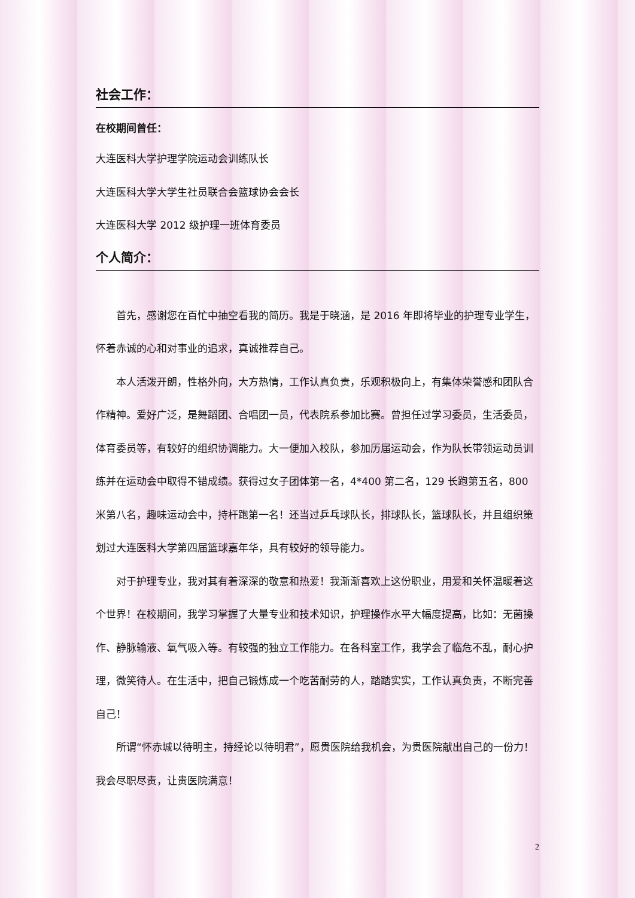社会工作：
在校期间曾任：
大连医科大学护理学院运动会训练队长
大连医科大学大学生社员联合会篮球协会会长
大连医科大学 2012 级护理一班体育委员
个人简介：
首先，感谢您在百忙中抽空看我的简历。我是于晓涵，是 2016 年即将毕业的护理专业学生，怀着赤诚的心和对事业的追求，真诚推荐自己。
本人活泼开朗，性格外向，大方热情，工作认真负责，乐观积极向上，有集体荣誉感和团队合作精神。爱好广泛，是舞蹈团、合唱团一员，代表院系参加比赛。曾担任过学习委员，生活委员，体育委员等，有较好的组织协调能力。大一便加入校队，参加历届运动会，作为队长带领运动员训练并在运动会中取得不错成绩。获得过女子团体第一名，4*400 第二名，129 长跑第五名，800 米第八名，趣味运动会中，持杆跑第一名！还当过乒乓球队长，排球队长，篮球队长，并且组织策划过大连医科大学第四届篮球嘉年华，具有较好的领导能力。
对于护理专业，我对其有着深深的敬意和热爱！我渐渐喜欢上这份职业，用爱和关怀温暖着这个世界！在校期间，我学习掌握了大量专业和技术知识，护理操作水平大幅度提高，比如：无菌操作、静脉输液、氧气吸入等。有较强的独立工作能力。在各科室工作，我学会了临危不乱，耐心护理，微笑待人。在生活中，把自己锻炼成一个吃苦耐劳的人，踏踏实实，工作认真负责，不断完善自己！
所谓“怀赤城以待明主，持经论以待明君”，愿贵医院给我机会，为贵医院献出自己的一份力！我会尽职尽责，让贵医院满意！
2